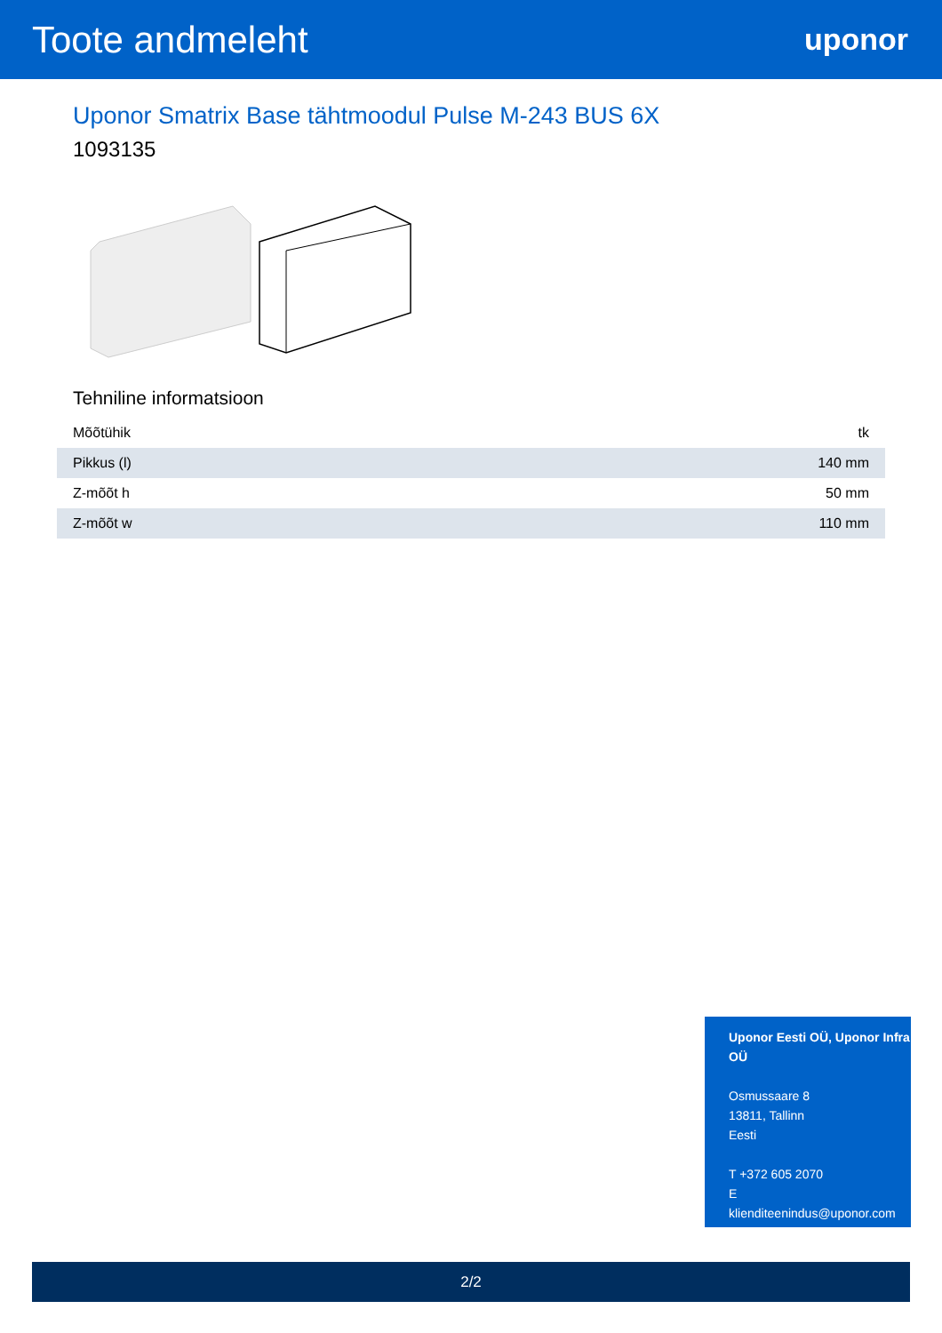Toote andmeleht
uponor
Uponor Smatrix Base tähtmoodul Pulse M-243 BUS 6X
1093135
Tehniline informatsioon
| Mõõtühik | tk |
| Pikkus (l) | 140 mm |
| Z-mõõt h | 50 mm |
| Z-mõõt w | 110 mm |
Uponor Eesti OÜ, Uponor Infra OÜ
Osmussaare 8
13811, Tallinn
Eesti
T +372 605 2070
E
klienditeenindus@uponor.com
2/2